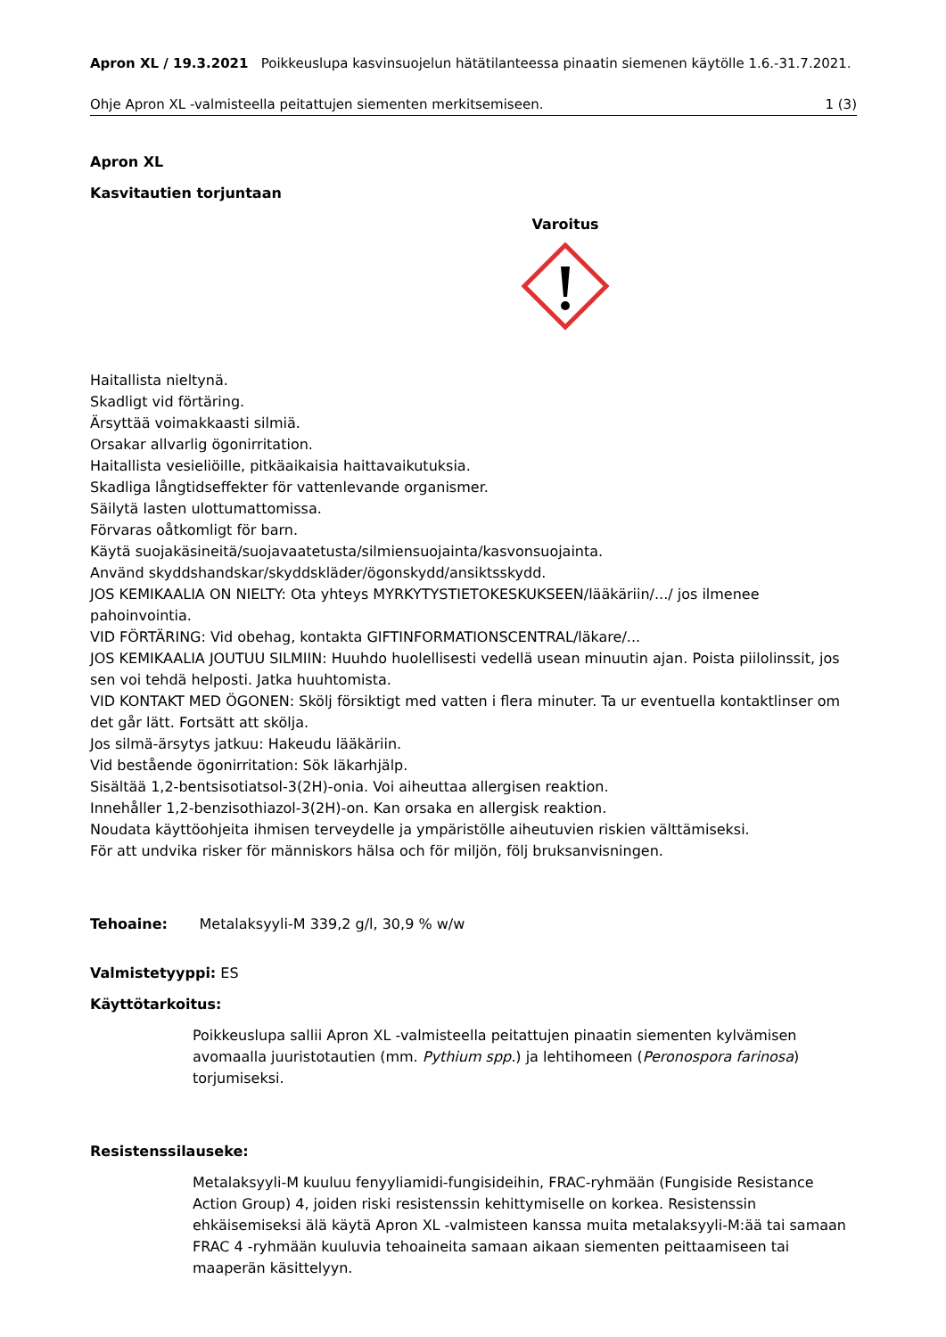Apron XL / 19.3.2021 Poikkeuslupa kasvinsuojelun hätätilanteessa pinaatin siemenen käytölle 1.6.-31.7.2021.
Ohje Apron XL -valmisteella peitattujen siementen merkitsemiseen. 1 (3)
Apron XL
Kasvitautien torjuntaan
Varoitus
Haitallista nieltynä.
Skadligt vid förtäring.
Ärsyttää voimakkaasti silmiä.
Orsakar allvarlig ögonirritation.
Haitallista vesieliöille, pitkäaikaisia haittavaikutuksia.
Skadliga långtidseffekter för vattenlevande organismer.
Säilytä lasten ulottumattomissa.
Förvaras oåtkomligt för barn.
Käytä suojakäsineitä/suojavaatetusta/silmiensuojainta/kasvonsuojainta.
Använd skyddshandskar/skyddskläder/ögonskydd/ansiktsskydd.
JOS KEMIKAALIA ON NIELTY: Ota yhteys MYRKYTYSTIETOKESKUKSEEN/lääkäriin/.../ jos ilmenee pahoinvointia.
VID FÖRTÄRING: Vid obehag, kontakta GIFTINFORMATIONSCENTRAL/läkare/...
JOS KEMIKAALIA JOUTUU SILMIIN: Huuhdo huolellisesti vedellä usean minuutin ajan. Poista piilolinssit, jos sen voi tehdä helposti. Jatka huuhtomista.
VID KONTAKT MED ÖGONEN: Skölj försiktigt med vatten i flera minuter. Ta ur eventuella kontaktlinser om det går lätt. Fortsätt att skölja.
Jos silmä-ärsytys jatkuu: Hakeudu lääkäriin.
Vid bestående ögonirritation: Sök läkarhjälp.
Sisältää 1,2-bentsisotiatsol-3(2H)-onia. Voi aiheuttaa allergisen reaktion.
Innehåller 1,2-benzisothiazol-3(2H)-on. Kan orsaka en allergisk reaktion.
Noudata käyttöohjeita ihmisen terveydelle ja ympäristölle aiheutuvien riskien välttämiseksi.
För att undvika risker för människors hälsa och för miljön, följ bruksanvisningen.
Tehoaine: Metalaksyyli-M 339,2 g/l, 30,9 % w/w
Valmistetyyppi: ES
Käyttötarkoitus:
Poikkeuslupa sallii Apron XL -valmisteella peitattujen pinaatin siementen kylvämisen avomaalla juuristotautien (mm. Pythium spp.) ja lehtihomeen (Peronospora farinosa) torjumiseksi.
Resistenssilauseke:
Metalaksyyli-M kuuluu fenyyliamidi-fungisideihin, FRAC-ryhmään (Fungiside Resistance Action Group) 4, joiden riski resistenssin kehittymiselle on korkea. Resistenssin ehkäisemiseksi älä käytä Apron XL -valmisteen kanssa muita metalaksyyli-M:ää tai samaan FRAC 4 -ryhmään kuuluvia tehoaineita samaan aikaan siementen peittaamiseen tai maaperän käsittelyyn.